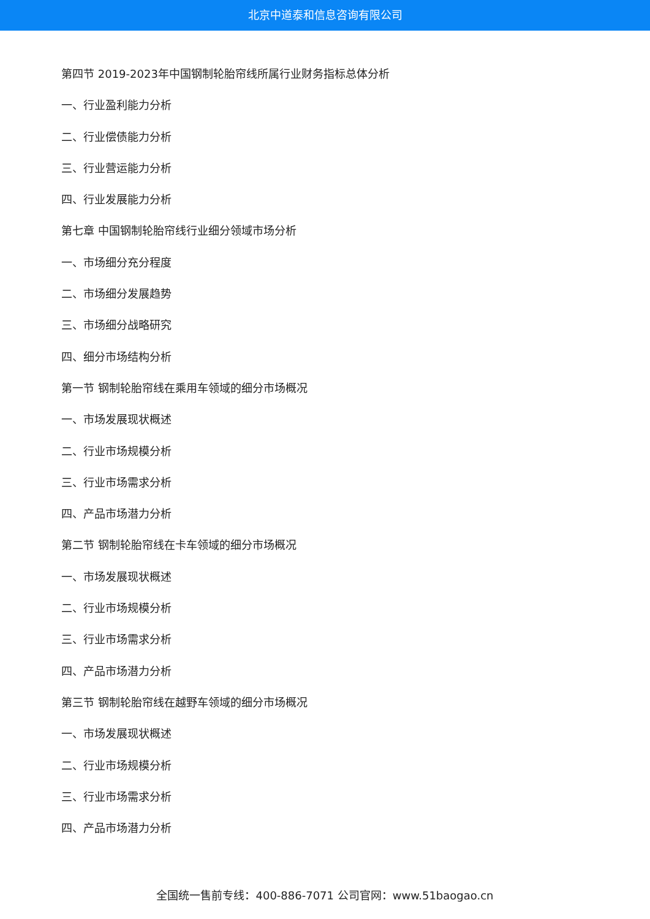北京中道泰和信息咨询有限公司
第四节 2019-2023年中国钢制轮胎帘线所属行业财务指标总体分析
一、行业盈利能力分析
二、行业偿债能力分析
三、行业营运能力分析
四、行业发展能力分析
第七章 中国钢制轮胎帘线行业细分领域市场分析
一、市场细分充分程度
二、市场细分发展趋势
三、市场细分战略研究
四、细分市场结构分析
第一节 钢制轮胎帘线在乘用车领域的细分市场概况
一、市场发展现状概述
二、行业市场规模分析
三、行业市场需求分析
四、产品市场潜力分析
第二节 钢制轮胎帘线在卡车领域的细分市场概况
一、市场发展现状概述
二、行业市场规模分析
三、行业市场需求分析
四、产品市场潜力分析
第三节 钢制轮胎帘线在越野车领域的细分市场概况
一、市场发展现状概述
二、行业市场规模分析
三、行业市场需求分析
四、产品市场潜力分析
全国统一售前专线：400-886-7071 公司官网：www.51baogao.cn